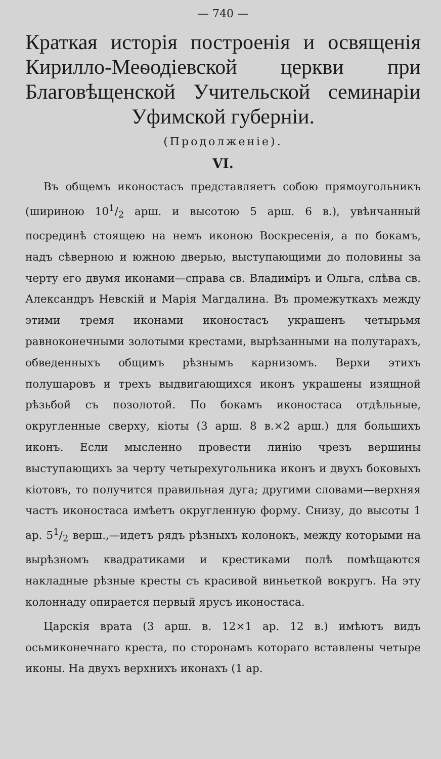— 740 —
Краткая исторія построенія и освященія Кирилло-Меѳодіевской церкви при Благовѣщенской Учительской семинаріи Уфимской губерніи.
(Продолженіе).
VI.
Въ общемъ иконостасъ представляетъ собою прямоугольникъ (шириною 101/2 арш. и высотою 5 арш. 6 в.), увѣнчанный посрединѣ стоящею на немъ иконою Воскресенія, а по бокамъ, надъ сѣверною и южною дверью, выступающими до половины за черту его двумя иконами—справа св. Владиміръ и Ольга, слѣва св. Александръ Невскій и Марія Магдалина. Въ промежуткахъ между этими тремя иконами иконостасъ украшенъ четырьмя равноконечными золотыми крестами, вырѣзанными на полутарахъ, обведенныхъ общимъ рѣзнымъ карнизомъ. Верхи этихъ полушаровъ и трехъ выдвигающихся иконъ украшены изящной рѣзьбой съ позолотой. По бокамъ иконостаса отдѣльные, округленные сверху, кіоты (3 арш. 8 в.×2 арш.) для большихъ иконъ. Если мысленно провести линію чрезъ вершины выступающихъ за черту четырехугольника иконъ и двухъ боковыхъ кіотовъ, то получится правильная дуга; другими словами—верхняя частъ иконостаса имѣетъ округленную форму. Снизу, до высоты 1 ар. 51/2 верш.,—идетъ рядъ рѣзныхъ колонокъ, между которыми на вырѣзномъ квадратиками и крестиками полѣ помѣщаются накладные рѣзные кресты съ красивой виньеткой вокругъ. На эту колоннаду опирается первый ярусъ иконостаса.
Царскія врата (3 арш. в. 12×1 ар. 12 в.) имѣютъ видъ осьмиконечнаго креста, по сторонамъ котораго вставлены четыре иконы. На двухъ верхнихъ иконахъ (1 ар.